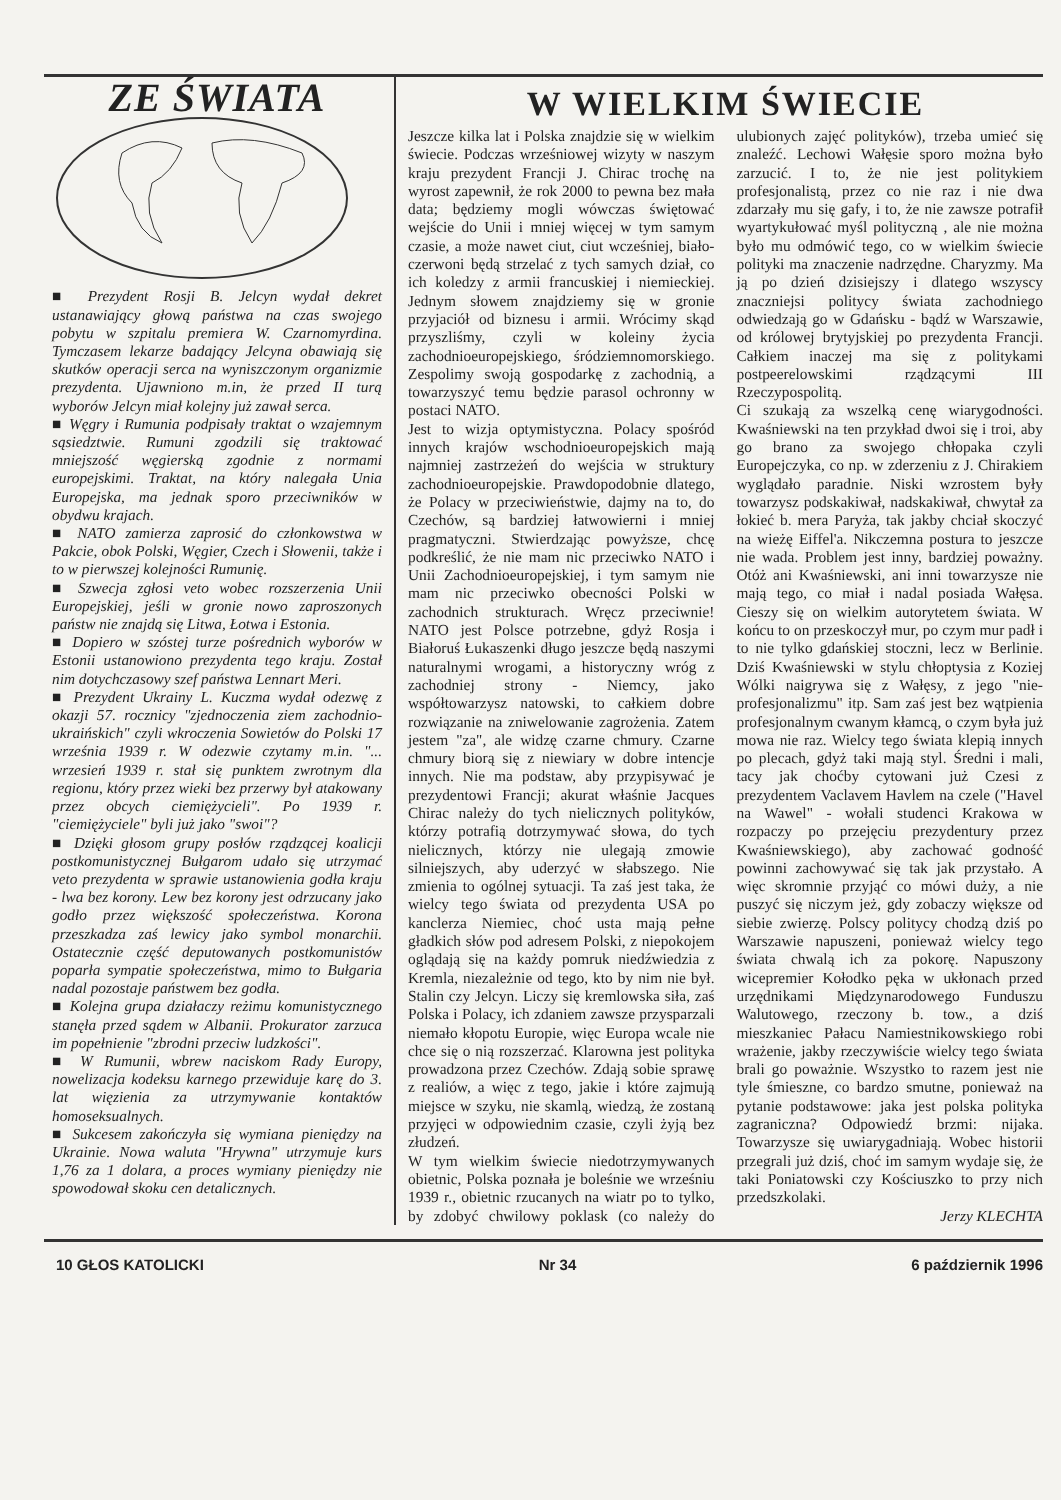ZE ŚWIATA
■ Prezydent Rosji B. Jelcyn wydał dekret ustanawiający głową państwa na czas swojego pobytu w szpitalu premiera W. Czarnomyrdina. Tymczasem lekarze badający Jelcyna obawiają się skutków operacji serca na wyniszczonym organizmie prezydenta. Ujawniono m.in, że przed II turą wyborów Jelcyn miał kolejny już zawał serca.
■ Węgry i Rumunia podpisały traktat o wzajemnym sąsiedztwie. Rumuni zgodzili się traktować mniejszość węgierską zgodnie z normami europejskimi. Traktat, na który nalegała Unia Europejska, ma jednak sporo przeciwników w obydwu krajach.
■ NATO zamierza zaprosić do członkowstwa w Pakcie, obok Polski, Węgier, Czech i Słowenii, także i to w pierwszej kolejności Rumunię.
■ Szwecja zgłosi veto wobec rozszerzenia Unii Europejskiej, jeśli w gronie nowo zaproszonych państw nie znajdą się Litwa, Łotwa i Estonia.
■ Dopiero w szóstej turze pośrednich wyborów w Estonii ustanowiono prezydenta tego kraju. Został nim dotychczasowy szef państwa Lennart Meri.
■ Prezydent Ukrainy L. Kuczma wydał odezwę z okazji 57. rocznicy "zjednoczenia ziem zachodnio-ukraińskich" czyli wkroczenia Sowietów do Polski 17 września 1939 r. W odezwie czytamy m.in. "... wrzesień 1939 r. stał się punktem zwrotnym dla regionu, który przez wieki bez przerwy był atakowany przez obcych ciemiężycieli". Po 1939 r. "ciemiężyciele" byli już jako "swoi"?
■ Dzięki głosom grupy posłów rządzącej koalicji postkomunistycznej Bułgarom udało się utrzymać veto prezydenta w sprawie ustanowienia godła kraju - lwa bez korony. Lew bez korony jest odrzucany jako godło przez większość społeczeństwa. Korona przeszkadza zaś lewicy jako symbol monarchii. Ostatecznie część deputowanych postkomunistów poparła sympatie społeczeństwa, mimo to Bułgaria nadal pozostaje państwem bez godła.
■ Kolejna grupa działaczy reżimu komunistycznego stanęła przed sądem w Albanii. Prokurator zarzuca im popełnienie "zbrodni przeciw ludzkości".
■ W Rumunii, wbrew naciskom Rady Europy, nowelizacja kodeksu karnego przewiduje karę do 3. lat więzienia za utrzymywanie kontaktów homoseksualnych.
■ Sukcesem zakończyła się wymiana pieniędzy na Ukrainie. Nowa waluta "Hrywna" utrzymuje kurs 1,76 za 1 dolara, a proces wymiany pieniędzy nie spowodował skoku cen detalicznych.
W WIELKIM ŚWIECIE
Jeszcze kilka lat i Polska znajdzie się w wielkim świecie. Podczas wrześniowej wizyty w naszym kraju prezydent Francji J. Chirac trochę na wyrost zapewnił, że rok 2000 to pewna bez mała data; będziemy mogli wówczas świętować wejście do Unii i mniej więcej w tym samym czasie, a może nawet ciut, ciut wcześniej, biało-czerwoni będą strzelać z tych samych dział, co ich koledzy z armii francuskiej i niemieckiej. Jednym słowem znajdziemy się w gronie przyjaciół od biznesu i armii. Wrócimy skąd przyszliśmy, czyli w koleiny życia zachodnioeuropejskiego, śródziemnomorskiego. Zespolimy swoją gospodarkę z zachodnią, a towarzyszyć temu będzie parasol ochronny w postaci NATO.
Jest to wizja optymistyczna. Polacy spośród innych krajów wschodnioeuropejskich mają najmniej zastrzeżeń do wejścia w struktury zachodnioeuropejskie. Prawdopodobnie dlatego, że Polacy w przeciwieństwie, dajmy na to, do Czechów, są bardziej łatwowierni i mniej pragmatyczni. Stwierdzając powyższe, chcę podkreślić, że nie mam nic przeciwko NATO i Unii Zachodnioeuropejskiej, i tym samym nie mam nic przeciwko obecności Polski w zachodnich strukturach. Wręcz przeciwnie! NATO jest Polsce potrzebne, gdyż Rosja i Białoruś Łukaszenki długo jeszcze będą naszymi naturalnymi wrogami, a historyczny wróg z zachodniej strony - Niemcy, jako współtowarzysz natowski, to całkiem dobre rozwiązanie na zniwelowanie zagrożenia. Zatem jestem "za", ale widzę czarne chmury. Czarne chmury biorą się z niewiary w dobre intencje innych. Nie ma podstaw, aby przypisywać je prezydentowi Francji; akurat właśnie Jacques Chirac należy do tych nielicznych polityków, którzy potrafią dotrzymywać słowa, do tych nielicznych, którzy nie ulegają zmowie silniejszych, aby uderzyć w słabszego. Nie zmienia to ogólnej sytuacji. Ta zaś jest taka, że wielcy tego świata od prezydenta USA po kanclerza Niemiec, choć usta mają pełne gładkich słów pod adresem Polski, z niepokojem oglądają się na każdy pomruk niedźwiedzia z Kremla, niezależnie od tego, kto by nim nie był. Stalin czy Jelcyn. Liczy się kremlowska siła, zaś Polska i Polacy, ich zdaniem zawsze przysparzali niemało kłopotu Europie, więc Europa wcale nie chce się o nią rozszerzać. Klarowna jest polityka prowadzona przez Czechów. Zdają sobie sprawę z realiów, a więc z tego, jakie i które zajmują miejsce w szyku, nie skamlą, wiedzą, że zostaną przyjęci w odpowiednim czasie, czyli żyją bez złudzeń.
W tym wielkim świecie niedotrzymywanych obietnic, Polska poznała je boleśnie we wrześniu 1939 r., obietnic rzucanych na wiatr po to tylko, by zdobyć chwilowy poklask (co należy do ulubionych zajęć polityków), trzeba umieć się znaleźć. Lechowi Wałęsie sporo można było zarzucić. I to, że nie jest politykiem profesjonalistą, przez co nie raz i nie dwa zdarzały mu się gafy, i to, że nie zawsze potrafił wyartykułować myśl polityczną , ale nie można było mu odmówić tego, co w wielkim świecie polityki ma znaczenie nadrzędne. Charyzmy. Ma ją po dzień dzisiejszy i dlatego wszyscy znaczniejsi politycy świata zachodniego odwiedzają go w Gdańsku - bądź w Warszawie, od królowej brytyjskiej po prezydenta Francji. Całkiem inaczej ma się z politykami postpeerelowskimi rządzącymi III Rzeczypospolitą.
Ci szukają za wszelką cenę wiarygodności. Kwaśniewski na ten przykład dwoi się i troi, aby go brano za swojego chłopaka czyli Europejczyka, co np. w zderzeniu z J. Chirakiem wyglądało paradnie. Niski wzrostem były towarzysz podskakiwał, nadskakiwał, chwytał za łokieć b. mera Paryża, tak jakby chciał skoczyć na wieżę Eiffel'a. Nikczemna postura to jeszcze nie wada. Problem jest inny, bardziej poważny. Otóż ani Kwaśniewski, ani inni towarzysze nie mają tego, co miał i nadal posiada Wałęsa. Cieszy się on wielkim autorytetem świata. W końcu to on przeskoczył mur, po czym mur padł i to nie tylko gdańskiej stoczni, lecz w Berlinie. Dziś Kwaśniewski w stylu chłoptysia z Koziej Wólki naigrywa się z Wałęsy, z jego "nie-profesjonalizmu" itp. Sam zaś jest bez wątpienia profesjonalnym cwanym kłamcą, o czym była już mowa nie raz. Wielcy tego świata klepią innych po plecach, gdyż taki mają styl. Średni i mali, tacy jak choćby cytowani już Czesi z prezydentem Vaclavem Havlem na czele ("Havel na Wawel" - wołali studenci Krakowa w rozpaczy po przejęciu prezydentury przez Kwaśniewskiego), aby zachować godność powinni zachowywać się tak jak przystało. A więc skromnie przyjąć co mówi duży, a nie puszyć się niczym jeż, gdy zobaczy większe od siebie zwierzę. Polscy politycy chodzą dziś po Warszawie napuszeni, ponieważ wielcy tego świata chwalą ich za pokorę. Napuszony wicepremier Kołodko pęka w ukłonach przed urzędnikami Międzynarodowego Funduszu Walutowego, rzeczony b. tow., a dziś mieszkaniec Pałacu Namiestnikowskiego robi wrażenie, jakby rzeczywiście wielcy tego świata brali go poważnie. Wszystko to razem jest nie tyle śmieszne, co bardzo smutne, ponieważ na pytanie podstawowe: jaka jest polska polityka zagraniczna? Odpowiedź brzmi: nijaka. Towarzysze się uwiarygadniają. Wobec historii przegrali już dziś, choć im samym wydaje się, że taki Poniatowski czy Kościuszko to przy nich przedszkolaki.
Jerzy KLECHTA
10 GŁOS KATOLICKI Nr 34 6 październik 1996